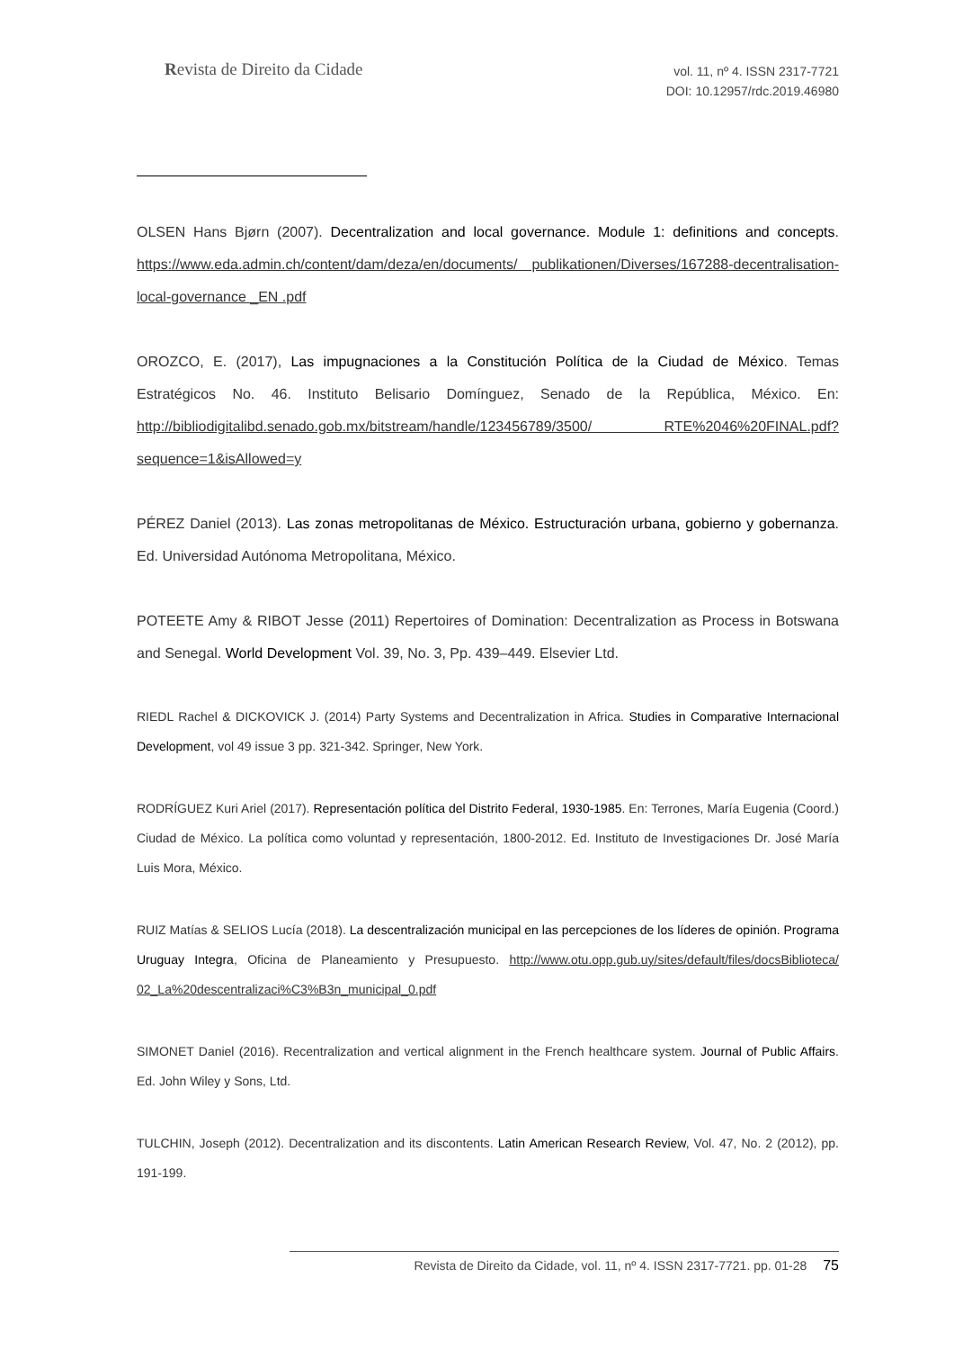Revista de Direito da Cidade
vol. 11, nº 4. ISSN 2317-7721
DOI: 10.12957/rdc.2019.46980
OLSEN Hans Bjørn (2007). Decentralization and local governance. Module 1: definitions and concepts. https://www.eda.admin.ch/content/dam/deza/en/documents/ publikationen/Diverses/167288-decentralisation-local-governance _EN .pdf
OROZCO, E. (2017), Las impugnaciones a la Constitución Política de la Ciudad de México. Temas Estratégicos No. 46. Instituto Belisario Domínguez, Senado de la República, México. En: http://bibliodigitalibd.senado.gob.mx/bitstream/handle/123456789/3500/ RTE%2046%20FINAL.pdf?sequence=1&isAllowed=y
PÉREZ Daniel (2013). Las zonas metropolitanas de México. Estructuración urbana, gobierno y gobernanza. Ed. Universidad Autónoma Metropolitana, México.
POTEETE Amy & RIBOT Jesse (2011) Repertoires of Domination: Decentralization as Process in Botswana and Senegal. World Development Vol. 39, No. 3, Pp. 439–449. Elsevier Ltd.
RIEDL Rachel & DICKOVICK J. (2014) Party Systems and Decentralization in Africa. Studies in Comparative Internacional Development, vol 49 issue 3 pp. 321-342. Springer, New York.
RODRÍGUEZ Kuri Ariel (2017). Representación política del Distrito Federal, 1930-1985. En: Terrones, María Eugenia (Coord.) Ciudad de México. La política como voluntad y representación, 1800-2012. Ed. Instituto de Investigaciones Dr. José María Luis Mora, México.
RUIZ Matías & SELIOS Lucía (2018). La descentralización municipal en las percepciones de los líderes de opinión. Programa Uruguay Integra, Oficina de Planeamiento y Presupuesto. http://www.otu.opp.gub.uy/sites/default/files/docsBiblioteca/ 02_La%20descentralizaci%C3%B3n_municipal_0.pdf
SIMONET Daniel (2016). Recentralization and vertical alignment in the French healthcare system. Journal of Public Affairs. Ed. John Wiley y Sons, Ltd.
TULCHIN, Joseph (2012). Decentralization and its discontents. Latin American Research Review, Vol. 47, No. 2 (2012), pp. 191-199.
Revista de Direito da Cidade, vol. 11, nº 4. ISSN 2317-7721. pp. 01-28 75